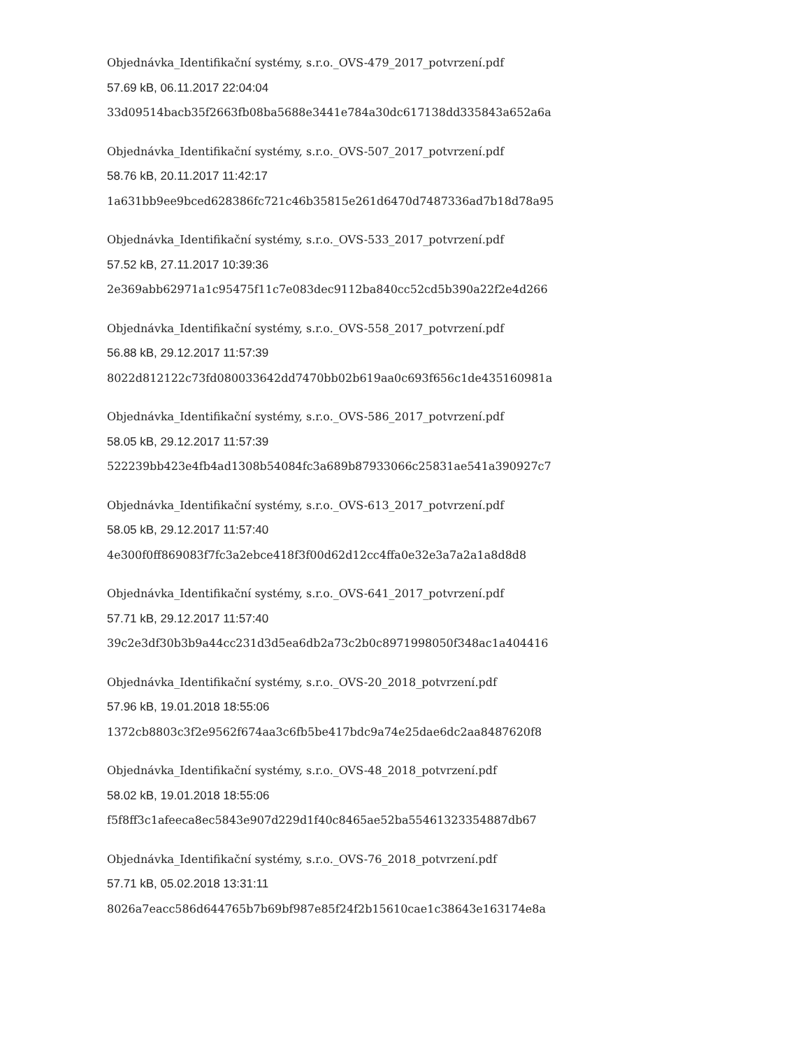Objednávka_Identifikační systémy, s.r.o._OVS-479_2017_potvrzení.pdf
57.69 kB, 06.11.2017 22:04:04
33d09514bacb35f2663fb08ba5688e3441e784a30dc617138dd335843a652a6a
Objednávka_Identifikační systémy, s.r.o._OVS-507_2017_potvrzení.pdf
58.76 kB, 20.11.2017 11:42:17
1a631bb9ee9bced628386fc721c46b35815e261d6470d7487336ad7b18d78a95
Objednávka_Identifikační systémy, s.r.o._OVS-533_2017_potvrzení.pdf
57.52 kB, 27.11.2017 10:39:36
2e369abb62971a1c95475f11c7e083dec9112ba840cc52cd5b390a22f2e4d266
Objednávka_Identifikační systémy, s.r.o._OVS-558_2017_potvrzení.pdf
56.88 kB, 29.12.2017 11:57:39
8022d812122c73fd080033642dd7470bb02b619aa0c693f656c1de435160981a
Objednávka_Identifikační systémy, s.r.o._OVS-586_2017_potvrzení.pdf
58.05 kB, 29.12.2017 11:57:39
522239bb423e4fb4ad1308b54084fc3a689b87933066c25831ae541a390927c7
Objednávka_Identifikační systémy, s.r.o._OVS-613_2017_potvrzení.pdf
58.05 kB, 29.12.2017 11:57:40
4e300f0ff869083f7fc3a2ebce418f3f00d62d12cc4ffa0e32e3a7a2a1a8d8d8
Objednávka_Identifikační systémy, s.r.o._OVS-641_2017_potvrzení.pdf
57.71 kB, 29.12.2017 11:57:40
39c2e3df30b3b9a44cc231d3d5ea6db2a73c2b0c8971998050f348ac1a404416
Objednávka_Identifikační systémy, s.r.o._OVS-20_2018_potvrzení.pdf
57.96 kB, 19.01.2018 18:55:06
1372cb8803c3f2e9562f674aa3c6fb5be417bdc9a74e25dae6dc2aa8487620f8
Objednávka_Identifikační systémy, s.r.o._OVS-48_2018_potvrzení.pdf
58.02 kB, 19.01.2018 18:55:06
f5f8ff3c1afeeca8ec5843e907d229d1f40c8465ae52ba55461323354887db67
Objednávka_Identifikační systémy, s.r.o._OVS-76_2018_potvrzení.pdf
57.71 kB, 05.02.2018 13:31:11
8026a7eacc586d644765b7b69bf987e85f24f2b15610cae1c38643e163174e8a